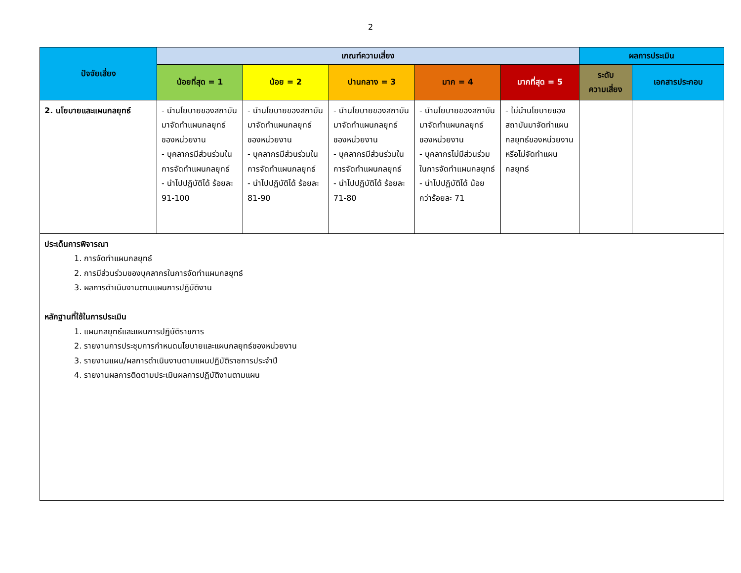2
| ปัจจัยเสี่ยง | เกณฑ์ความเสี่ยง | | | | | ผลการประเมิน | |
| --- | --- | --- | --- | --- | --- | --- | --- |
| | น้อยที่สุด = 1 | น้อย = 2 | ปานกลาง = 3 | มาก = 4 | มากที่สุด = 5 | ระดับ ความเสี่ยง | เอกสารประกอบ |
| 2. นโยบายและแผนกลยุทธ์ | - นำนโยบายของสถาบันมาจัดทำแผนกลยุทธ์ของหน่วยงาน - บุคลากรมีส่วนร่วมในการจัดทำแผนกลยุทธ์ - นำไปปฏิบัติได้ ร้อยละ 91-100 | - นำนโยบายของสถาบันมาจัดทำแผนกลยุทธ์ของหน่วยงาน - บุคลากรมีส่วนร่วมในการจัดทำแผนกลยุทธ์ - นำไปปฏิบัติได้ ร้อยละ 81-90 | - นำนโยบายของสถาบันมาจัดทำแผนกลยุทธ์ของหน่วยงาน - บุคลากรมีส่วนร่วมในการจัดทำแผนกลยุทธ์ - นำไปปฏิบัติได้ ร้อยละ 71-80 | - นำนโยบายของสถาบันมาจัดทำแผนกลยุทธ์ของหน่วยงาน - บุคลากรไม่มีส่วนร่วมในการจัดทำแผนกลยุทธ์ - นำไปปฏิบัติได้ น้อยกว่าร้อยละ 71 | - ไม่นำนโยบายของสถาบันมาจัดทำแผนกลยุทธ์ของหน่วยงาน หรือไม่จัดทำแผนกลยุทธ์ | | |
| ประเด็นการพิจารณา 1. การจัดทำแผนกลยุทธ์ 2. การมีส่วนร่วมของบุคลากรในการจัดทำแผนกลยุทธ์ 3. ผลการดำเนินงานตามแผนการปฏิบัติงาน หลักฐานที่ใช้ในการประเมิน 1. แผนกลยุทธ์และแผนการปฏิบัติราชการ 2. รายงานการประชุมการกำหนดนโยบายและแผนกลยุทธ์ของหน่วยงาน 3. รายงานแผน/ผลการดำเนินงานตามแผนปฏิบัติราชการประจำปี 4. รายงานผลการติดตามประเมินผลการปฏิบัติงานตามแผน | | | | | | | |